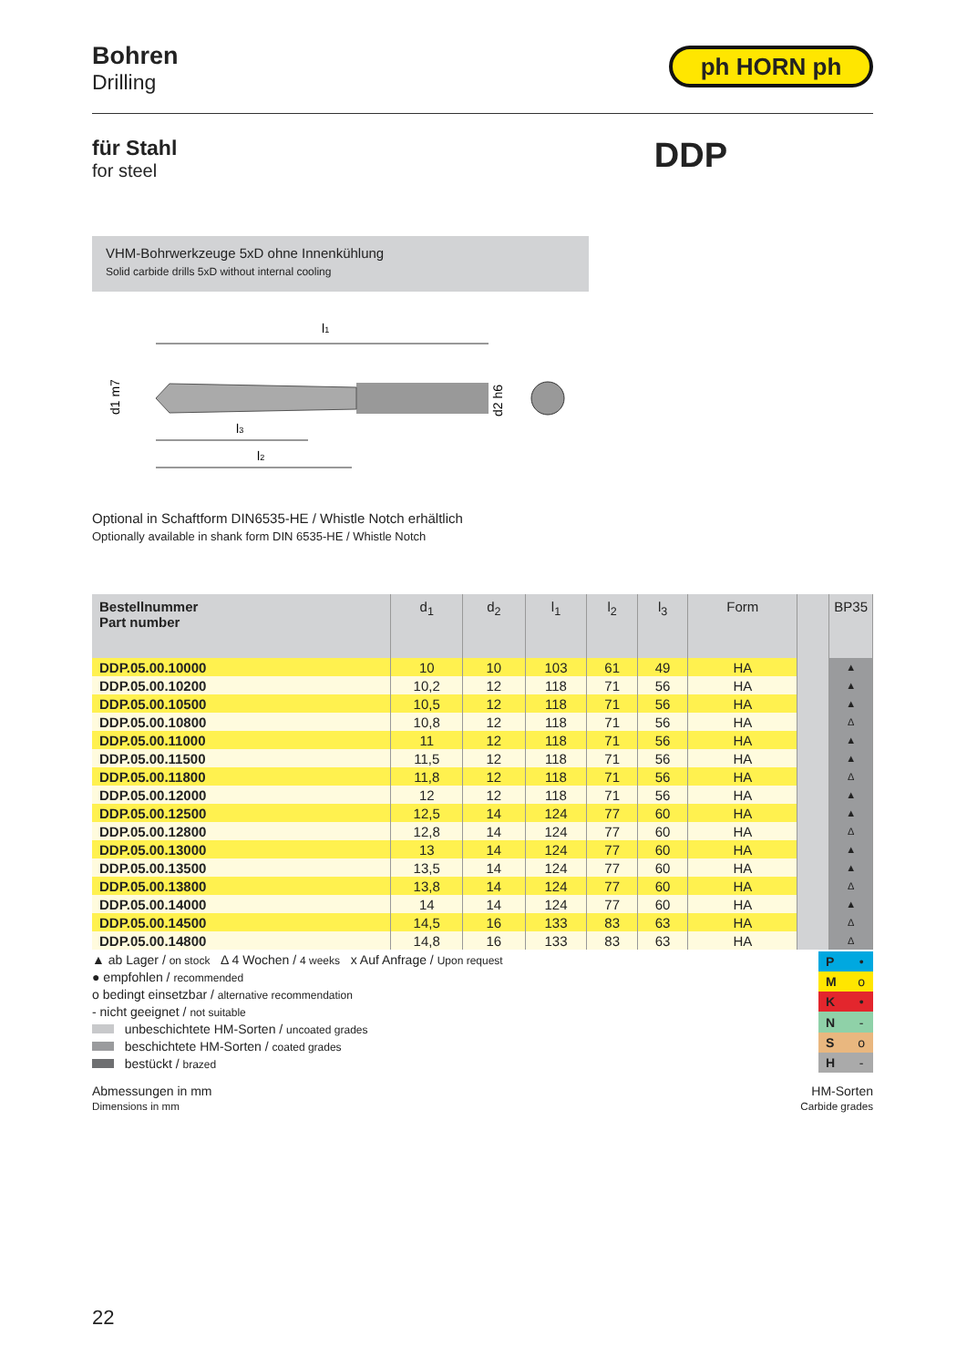Bohren
Drilling
ph HORN ph
für Stahl
for steel
DDP
VHM-Bohrwerkzeuge 5xD ohne Innenkühlung
Solid carbide drills 5xD without internal cooling
l1
d1 m7
d2 h6
l3
l2
Optional in Schaftform DIN6535-HE / Whistle Notch erhältlich
Optionally available in shank form DIN 6535-HE / Whistle Notch
| Bestellnummer Part number | d<sub>1</sub> | d<sub>2</sub> | l<sub>1</sub> | l<sub>2</sub> | l<sub>3</sub> | Form | | BP35 |
| --- | --- | --- | --- | --- | --- | --- | --- | --- |
| DDP.05.00.10000 | 10 | 10 | 103 | 61 | 49 | HA | | ▲ |
| DDP.05.00.10200 | 10,2 | 12 | 118 | 71 | 56 | HA | | ▲ |
| DDP.05.00.10500 | 10,5 | 12 | 118 | 71 | 56 | HA | | ▲ |
| DDP.05.00.10800 | 10,8 | 12 | 118 | 71 | 56 | HA | | Δ |
| DDP.05.00.11000 | 11 | 12 | 118 | 71 | 56 | HA | | ▲ |
| DDP.05.00.11500 | 11,5 | 12 | 118 | 71 | 56 | HA | | ▲ |
| DDP.05.00.11800 | 11,8 | 12 | 118 | 71 | 56 | HA | | Δ |
| DDP.05.00.12000 | 12 | 12 | 118 | 71 | 56 | HA | | ▲ |
| DDP.05.00.12500 | 12,5 | 14 | 124 | 77 | 60 | HA | | ▲ |
| DDP.05.00.12800 | 12,8 | 14 | 124 | 77 | 60 | HA | | Δ |
| DDP.05.00.13000 | 13 | 14 | 124 | 77 | 60 | HA | | ▲ |
| DDP.05.00.13500 | 13,5 | 14 | 124 | 77 | 60 | HA | | ▲ |
| DDP.05.00.13800 | 13,8 | 14 | 124 | 77 | 60 | HA | | Δ |
| DDP.05.00.14000 | 14 | 14 | 124 | 77 | 60 | HA | | ▲ |
| DDP.05.00.14500 | 14,5 | 16 | 133 | 83 | 63 | HA | | Δ |
| DDP.05.00.14800 | 14,8 | 16 | 133 | 83 | 63 | HA | | Δ |
▲ ab Lager / on stock Δ 4 Wochen / 4 weeks x Auf Anfrage / Upon request
● empfohlen / recommended
o bedingt einsetzbar / alternative recommendation
- nicht geeignet / not suitable
unbeschichtete HM-Sorten / uncoated grades
beschichtete HM-Sorten / coated grades
bestückt / brazed
| P | • |
| M | o |
| K | • |
| N | - |
| S | o |
| H | - |
Abmessungen in mm
Dimensions in mm
HM-Sorten
Carbide grades
22